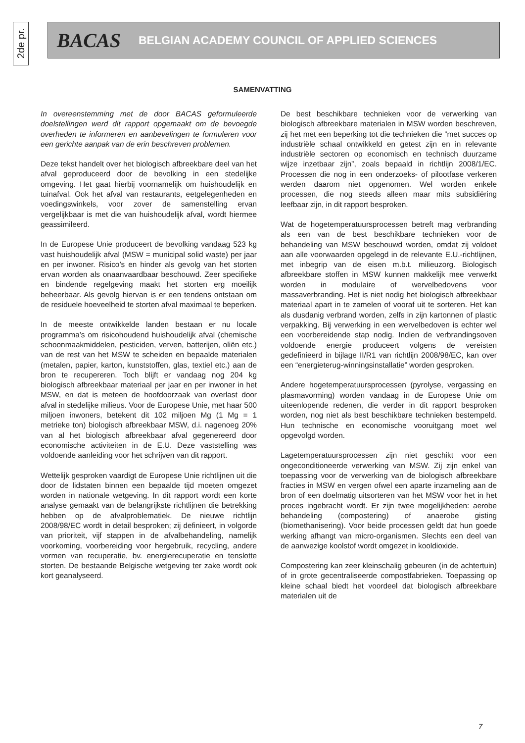2de pr.
BACAS BELGIAN ACADEMY COUNCIL OF APPLIED SCIENCES
SAMENVATTING
In overeenstemming met de door BACAS geformuleerde doelstellingen werd dit rapport opgemaakt om de bevoegde overheden te informeren en aanbevelingen te formuleren voor een gerichte aanpak van de erin beschreven problemen.
Deze tekst handelt over het biologisch afbreekbare deel van het afval geproduceerd door de bevolking in een stedelijke omgeving. Het gaat hierbij voornamelijk om huishoudelijk en tuinafval. Ook het afval van restaurants, eetgelegenheden en voedingswinkels, voor zover de samenstelling ervan vergelijkbaar is met die van huishoudelijk afval, wordt hiermee geassimileerd.
In de Europese Unie produceert de bevolking vandaag 523 kg vast huishoudelijk afval (MSW = municipal solid waste) per jaar en per inwoner. Risico’s en hinder als gevolg van het storten ervan worden als onaanvaardbaar beschouwd. Zeer specifieke en bindende regelgeving maakt het storten erg moeilijk beheerbaar. Als gevolg hiervan is er een tendens ontstaan om de residuele hoeveelheid te storten afval maximaal te beperken.
In de meeste ontwikkelde landen bestaan er nu locale programma’s om risicohoudend huishoudelijk afval (chemische schoonmaakmiddelen, pesticiden, verven, batterijen, oliën etc.) van de rest van het MSW te scheiden en bepaalde materialen (metalen, papier, karton, kunststoffen, glas, textiel etc.) aan de bron te recupereren. Toch blijft er vandaag nog 204 kg biologisch afbreekbaar materiaal per jaar en per inwoner in het MSW, en dat is meteen de hoofdoorzaak van overlast door afval in stedelijke milieus. Voor de Europese Unie, met haar 500 miljoen inwoners, betekent dit 102 miljoen Mg (1 Mg = 1 metrieke ton) biologisch afbreekbaar MSW, d.i. nagenoeg 20% van al het biologisch afbreekbaar afval gegenereerd door economische activiteiten in de E.U. Deze vaststelling was voldoende aanleiding voor het schrijven van dit rapport.
Wettelijk gesproken vaardigt de Europese Unie richtlijnen uit die door de lidstaten binnen een bepaalde tijd moeten omgezet worden in nationale wetgeving. In dit rapport wordt een korte analyse gemaakt van de belangrijkste richtlijnen die betrekking hebben op de afvalproblematiek. De nieuwe richtlijn 2008/98/EC wordt in detail besproken; zij definieert, in volgorde van prioriteit, vijf stappen in de afvalbehandeling, namelijk voorkoming, voorbereiding voor hergebruik, recycling, andere vormen van recuperatie, bv. energierecuperatie en tenslotte storten. De bestaande Belgische wetgeving ter zake wordt ook kort geanalyseerd.
De best beschikbare technieken voor de verwerking van biologisch afbreekbare materialen in MSW worden beschreven, zij het met een beperking tot die technieken die “met succes op industriële schaal ontwikkeld en getest zijn en in relevante industriële sectoren op economisch en technisch duurzame wijze inzetbaar zijn”, zoals bepaald in richtlijn 2008/1/EC. Processen die nog in een onderzoeks- of pilootfase verkeren werden daarom niet opgenomen. Wel worden enkele processen, die nog steeds alleen maar mits subsidiëring leefbaar zijn, in dit rapport besproken.
Wat de hogetemperatuursprocessen betreft mag verbranding als een van de best beschikbare technieken voor de behandeling van MSW beschouwd worden, omdat zij voldoet aan alle voorwaarden opgelegd in de relevante E.U.-richtlijnen, met inbegrip van de eisen m.b.t. milieuzorg. Biologisch afbreekbare stoffen in MSW kunnen makkelijk mee verwerkt worden in modulaire of wervelbedovens voor massaverbranding. Het is niet nodig het biologisch afbreekbaar materiaal apart in te zamelen of vooraf uit te sorteren. Het kan als dusdanig verbrand worden, zelfs in zijn kartonnen of plastic verpakking. Bij verwerking in een wervelbedoven is echter wel een voorbereidende stap nodig. Indien de verbrandingsoven voldoende energie produceert volgens de vereisten gedefinieerd in bijlage II/R1 van richtlijn 2008/98/EC, kan over een “energieterug-winningsinstallatie” worden gesproken.
Andere hogetemperatuursprocessen (pyrolyse, vergassing en plasmavorming) worden vandaag in de Europese Unie om uiteenlopende redenen, die verder in dit rapport besproken worden, nog niet als best beschikbare technieken bestempeld. Hun technische en economische vooruitgang moet wel opgevolgd worden.
Lagetemperatuursprocessen zijn niet geschikt voor een ongeconditioneerde verwerking van MSW. Zij zijn enkel van toepassing voor de verwerking van de biologisch afbreekbare fracties in MSW en vergen ofwel een aparte inzameling aan de bron of een doelmatig uitsorteren van het MSW voor het in het proces ingebracht wordt. Er zijn twee mogelijkheden: aerobe behandeling (compostering) of anaerobe gisting (biomethanisering). Voor beide processen geldt dat hun goede werking afhangt van micro-organismen. Slechts een deel van de aanwezige koolstof wordt omgezet in kooldioxide.
Compostering kan zeer kleinschalig gebeuren (in de achtertuin) of in grote gecentraliseerde compostfabrieken. Toepassing op kleine schaal biedt het voordeel dat biologisch afbreekbare materialen uit de
7